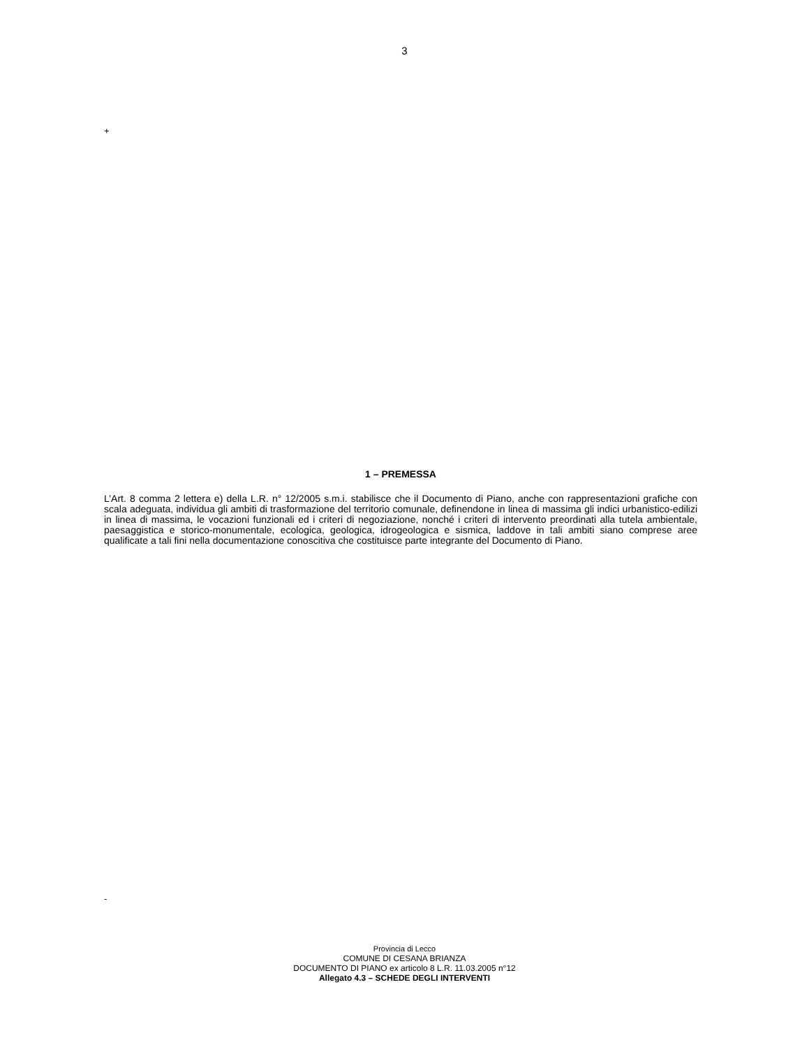3
+
1 – PREMESSA
L’Art. 8 comma 2 lettera e) della L.R. n° 12/2005 s.m.i. stabilisce che il Documento di Piano, anche con rappresentazioni grafiche con scala adeguata, individua gli ambiti di trasformazione del territorio comunale, definendone in linea di massima gli indici urbanistico-edilizi in linea di massima, le vocazioni funzionali ed i criteri di negoziazione, nonché i criteri di intervento preordinati alla tutela ambientale, paesaggistica e storico-monumentale, ecologica, geologica, idrogeologica e sismica, laddove in tali ambiti siano comprese aree qualificate a tali fini nella documentazione conoscitiva che costituisce parte integrante del Documento di Piano.
-
Provincia di Lecco
COMUNE DI CESANA BRIANZA
DOCUMENTO DI PIANO ex articolo 8 L.R. 11.03.2005 n°12
Allegato 4.3 – SCHEDE DEGLI INTERVENTI